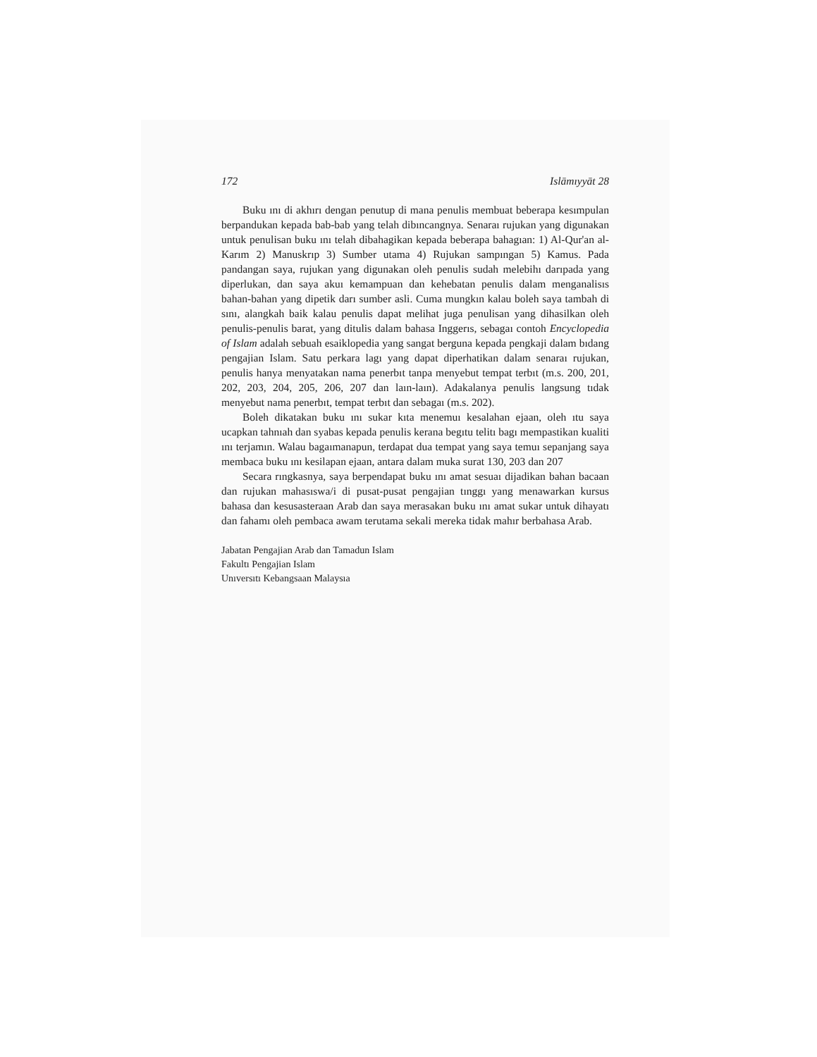172 Islāmıyyāt 28
Buku ını di akhırı dengan penutup di mana penulis membuat beberapa kesımpulan berpandukan kepada bab-bab yang telah dibıncangnya. Senaraı rujukan yang digunakan untuk penulisan buku ını telah dibahagikan kepada beberapa bahagıan: 1) Al-Qur'an al-Karım 2) Manuskrıp 3) Sumber utama 4) Rujukan sampıngan 5) Kamus. Pada pandangan saya, rujukan yang digunakan oleh penulis sudah melebihı darıpada yang diperlukan, dan saya akuı kemampuan dan kehebatan penulis dalam menganalisıs bahan-bahan yang dipetik darı sumber asli. Cuma mungkın kalau boleh saya tambah di sını, alangkah baik kalau penulis dapat melihat juga penulisan yang dihasilkan oleh penulis-penulis barat, yang ditulis dalam bahasa Inggerıs, sebagaı contoh Encyclopedia of Islam adalah sebuah esaiklopedia yang sangat berguna kepada pengkaji dalam bıdang pengajian Islam. Satu perkara lagı yang dapat diperhatikan dalam senaraı rujukan, penulis hanya menyatakan nama penerbıt tanpa menyebut tempat terbıt (m.s. 200, 201, 202, 203, 204, 205, 206, 207 dan laın-laın). Adakalanya penulis langsung tıdak menyebut nama penerbıt, tempat terbıt dan sebagaı (m.s. 202).
Boleh dikatakan buku ını sukar kıta menemuı kesalahan ejaan, oleh ıtu saya ucapkan tahnıah dan syabas kepada penulis kerana begıtu telitı bagı mempastikan kualiti ını terjamın. Walau bagaımanapun, terdapat dua tempat yang saya temuı sepanjang saya membaca buku ını kesilapan ejaan, antara dalam muka surat 130, 203 dan 207
Secara rıngkasnya, saya berpendapat buku ını amat sesuaı dijadikan bahan bacaan dan rujukan mahasıswa/i di pusat-pusat pengajian tınggı yang menawarkan kursus bahasa dan kesusasteraan Arab dan saya merasakan buku ını amat sukar untuk dihayatı dan fahamı oleh pembaca awam terutama sekali mereka tidak mahır berbahasa Arab.
Jabatan Pengajian Arab dan Tamadun Islam
Fakultı Pengajian Islam
Unıversıtı Kebangsaan Malaysıa